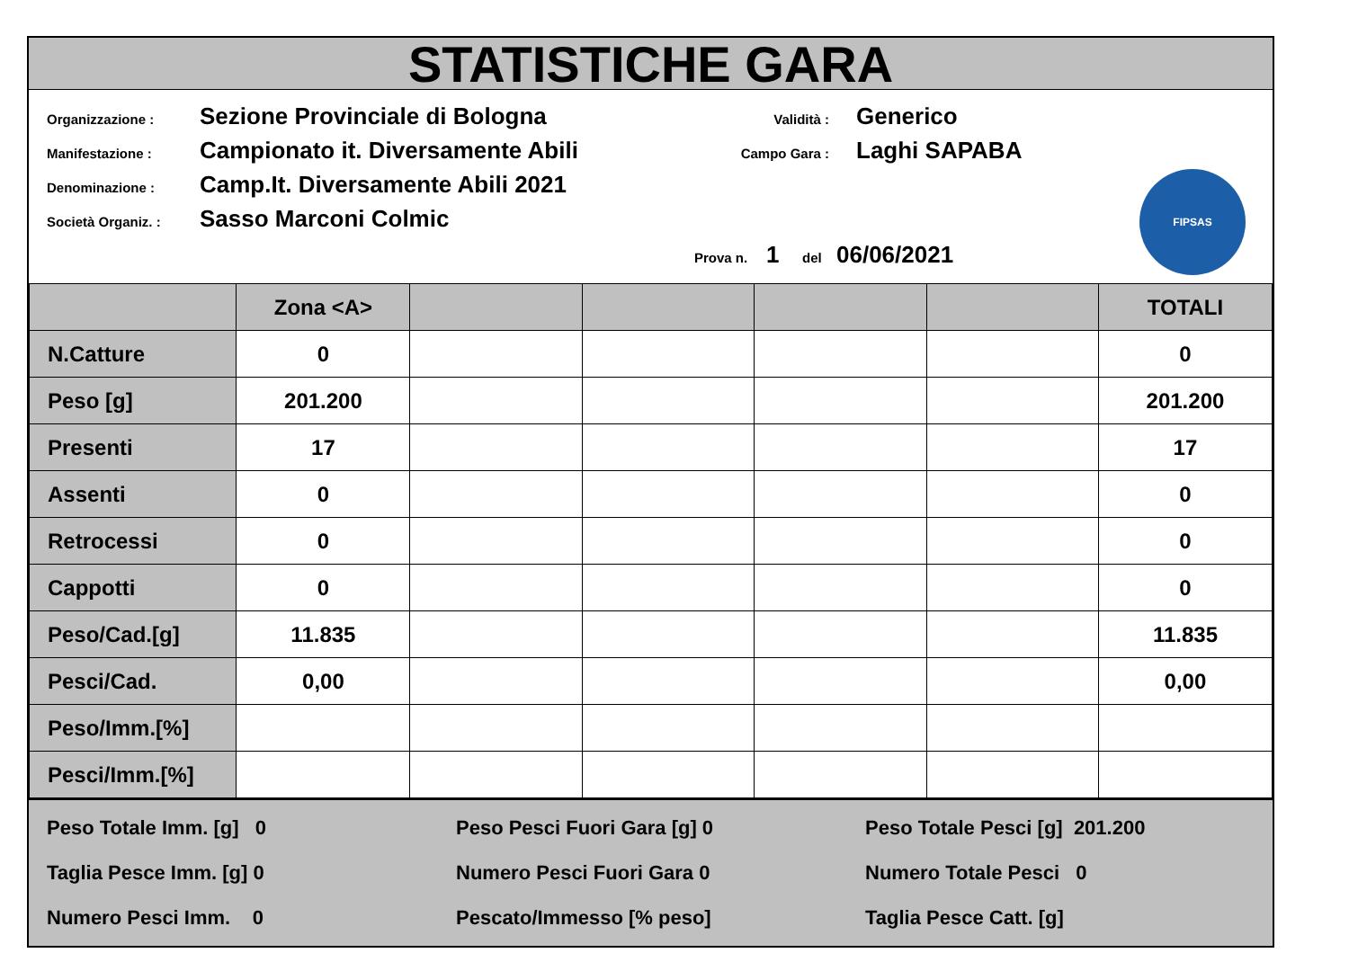STATISTICHE GARA
Organizzazione : Sezione Provinciale di Bologna
Manifestazione : Campionato it. Diversamente Abili
Denominazione : Camp.It. Diversamente Abili 2021
Società Organiz. : Sasso Marconi Colmic
Validità : Generico
Campo Gara : Laghi SAPABA
Prova n. 1 del 06/06/2021
FIPSAS
| | Zona <A> | | | | | TOTALI |
| N.Catture | 0 | | | | | 0 |
| Peso [g] | 201.200 | | | | | 201.200 |
| Presenti | 17 | | | | | 17 |
| Assenti | 0 | | | | | 0 |
| Retrocessi | 0 | | | | | 0 |
| Cappotti | 0 | | | | | 0 |
| Peso/Cad.[g] | 11.835 | | | | | 11.835 |
| Pesci/Cad. | 0,00 | | | | | 0,00 |
| Peso/Imm.[%] | | | | | | |
| Pesci/Imm.[%] | | | | | | |
Peso Totale Imm. [g] 0
Peso Pesci Fuori Gara [g] 0
Peso Totale Pesci [g] 201.200
Taglia Pesce Imm. [g] 0
Numero Pesci Fuori Gara 0
Numero Totale Pesci 0
Numero Pesci Imm. 0
Pescato/Immesso [% peso]
Taglia Pesce Catt. [g]